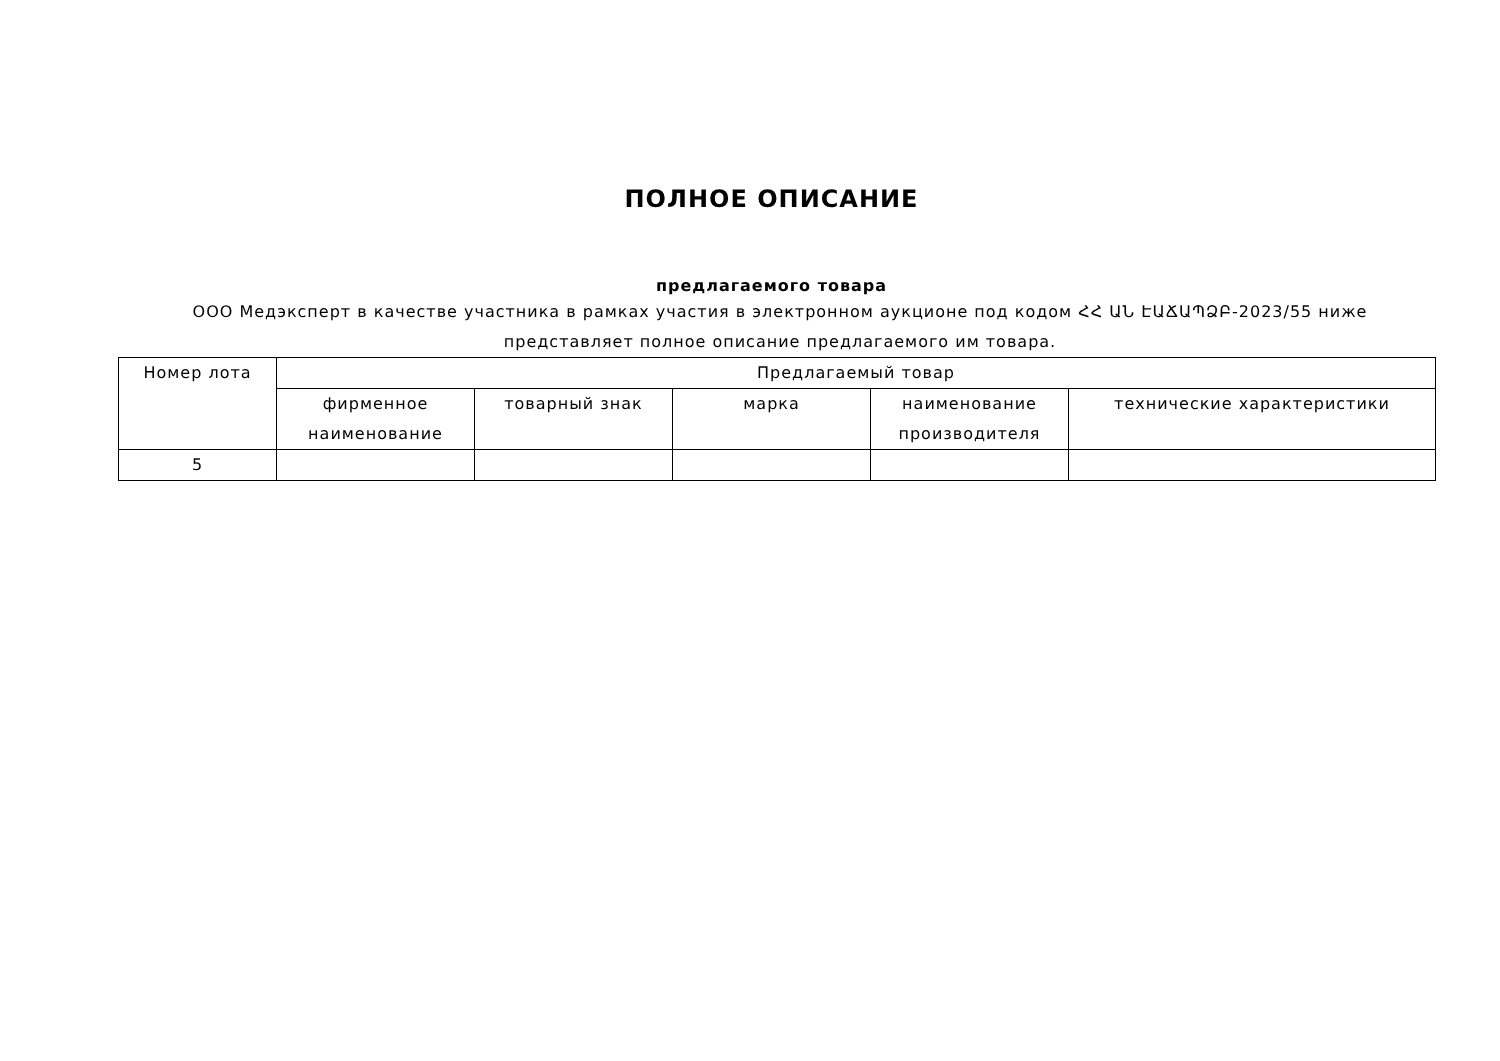ПОЛНОЕ ОПИСАНИЕ
предлагаемого товара
ООО Медэксперт в качестве участника в рамках участия в электронном аукционе под кодом ՀՀ ԱՆ ԷԱՃԱՊՁԲ-2023/55 ниже представляет полное описание предлагаемого им товара.
| Номер лота | Предлагаемый товар | | | | |
| --- | --- | --- | --- | --- | --- |
| | фирменное наименование | товарный знак | марка | наименование производителя | технические характеристики |
| 5 | | | | | |